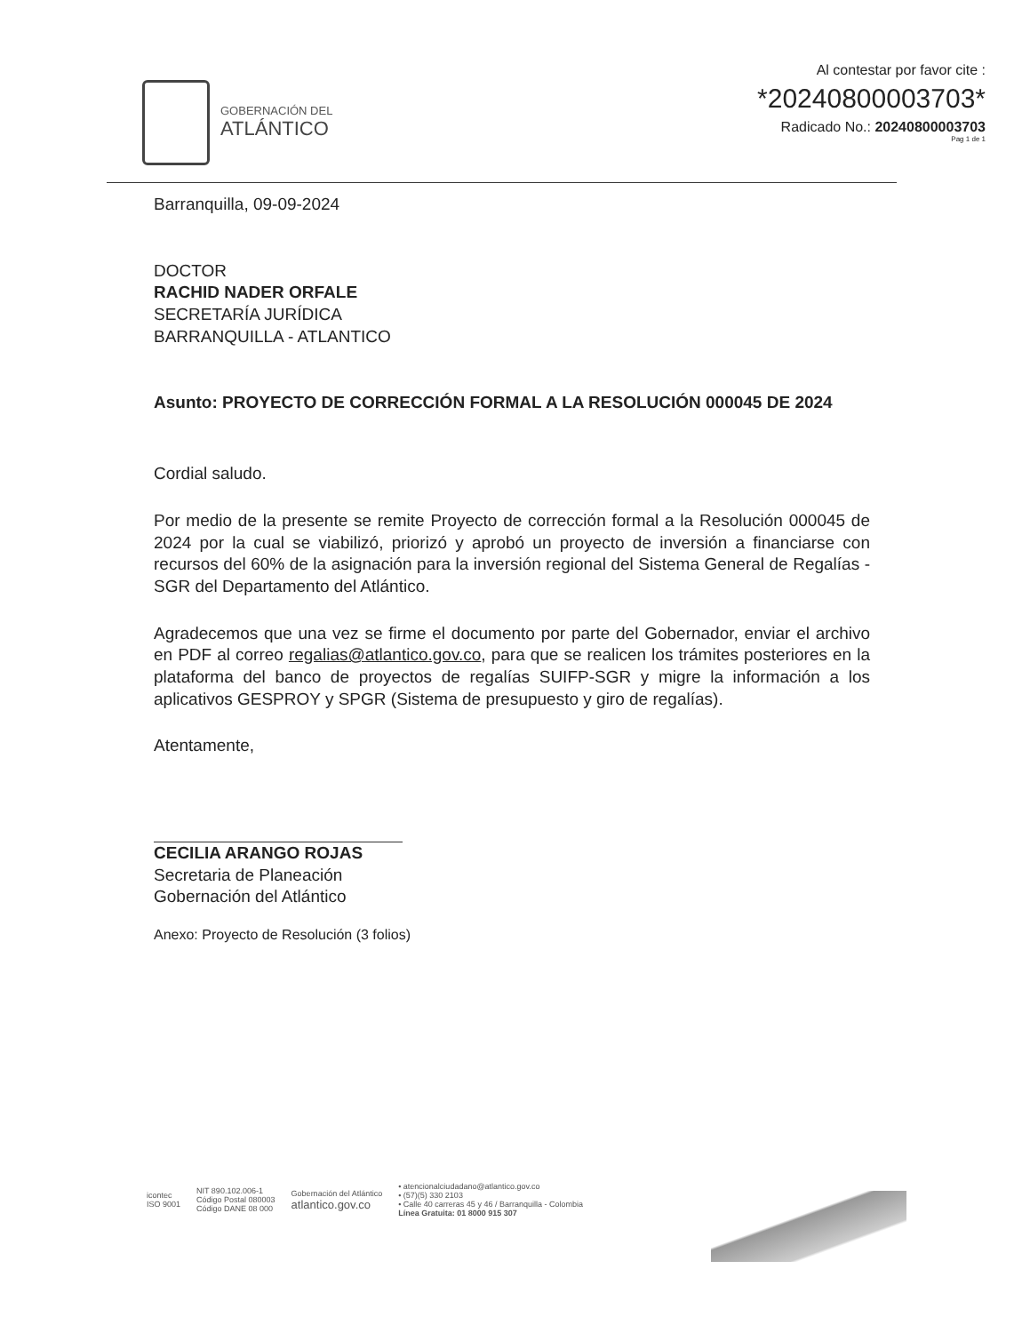GOBERNACIÓN DEL
ATLÁNTICO
Al contestar por favor cite :
*20240800003703*
Radicado No.: 20240800003703
Pag 1 de 1
Barranquilla, 09-09-2024
DOCTOR
RACHID NADER ORFALE
SECRETARÍA JURÍDICA
BARRANQUILLA - ATLANTICO
Asunto: PROYECTO DE CORRECCIÓN FORMAL A LA RESOLUCIÓN 000045 DE 2024
Cordial saludo.
Por medio de la presente se remite Proyecto de corrección formal a la Resolución 000045 de 2024 por la cual se viabilizó, priorizó y aprobó un proyecto de inversión a financiarse con recursos del 60% de la asignación para la inversión regional del Sistema General de Regalías - SGR del Departamento del Atlántico.
Agradecemos que una vez se firme el documento por parte del Gobernador, enviar el archivo en PDF al correo regalias@atlantico.gov.co, para que se realicen los trámites posteriores en la plataforma del banco de proyectos de regalías SUIFP-SGR y migre la información a los aplicativos GESPROY y SPGR (Sistema de presupuesto y giro de regalías).
Atentamente,
CECILIA ARANGO ROJAS
Secretaria de Planeación
Gobernación del Atlántico
Anexo: Proyecto de Resolución (3 folios)
icontec
ISO 9001
NIT 890.102.006-1
Código Postal 080003
Código DANE 08 000
Gobernación del Atlántico
atlantico.gov.co
• atencionalciudadano@atlantico.gov.co
• (57)(5) 330 2103
• Calle 40 carreras 45 y 46 / Barranquilla - Colombia
Línea Gratuita: 01 8000 915 307